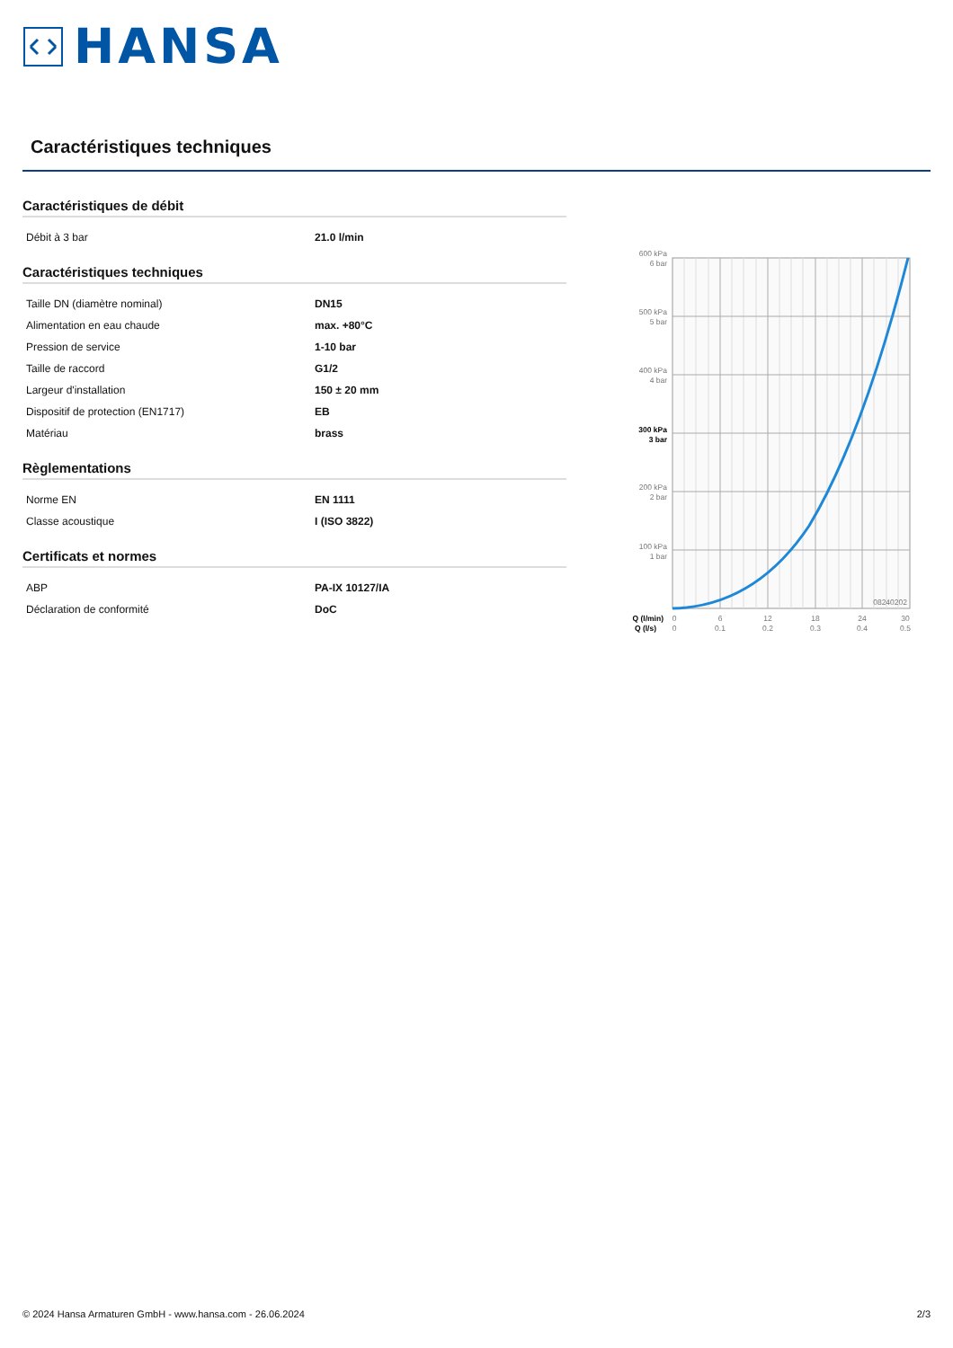HANSA
Caractéristiques techniques
Caractéristiques de débit
| Débit à 3 bar | 21.0 l/min |
Caractéristiques techniques
| Taille DN (diamètre nominal) | DN15 |
| Alimentation en eau chaude | max. +80°C |
| Pression de service | 1-10 bar |
| Taille de raccord | G1/2 |
| Largeur d'installation | 150 ± 20 mm |
| Dispositif de protection (EN1717) | EB |
| Matériau | brass |
Règlementations
| Norme EN | EN 1111 |
| Classe acoustique | I (ISO 3822) |
Certificats et normes
| ABP | PA-IX 10127/IA |
| Déclaration de conformité | DoC |
600 kPa
6 bar
500 kPa
5 bar
400 kPa
4 bar
300 kPa
3 bar
200 kPa
2 bar
100 kPa
1 bar
08240202
Q (l/min)
Q (l/s)
0
0
6
0.1
12
0.2
18
0.3
24
0.4
30
0.5
© 2024 Hansa Armaturen GmbH - www.hansa.com - 26.06.2024 2/3